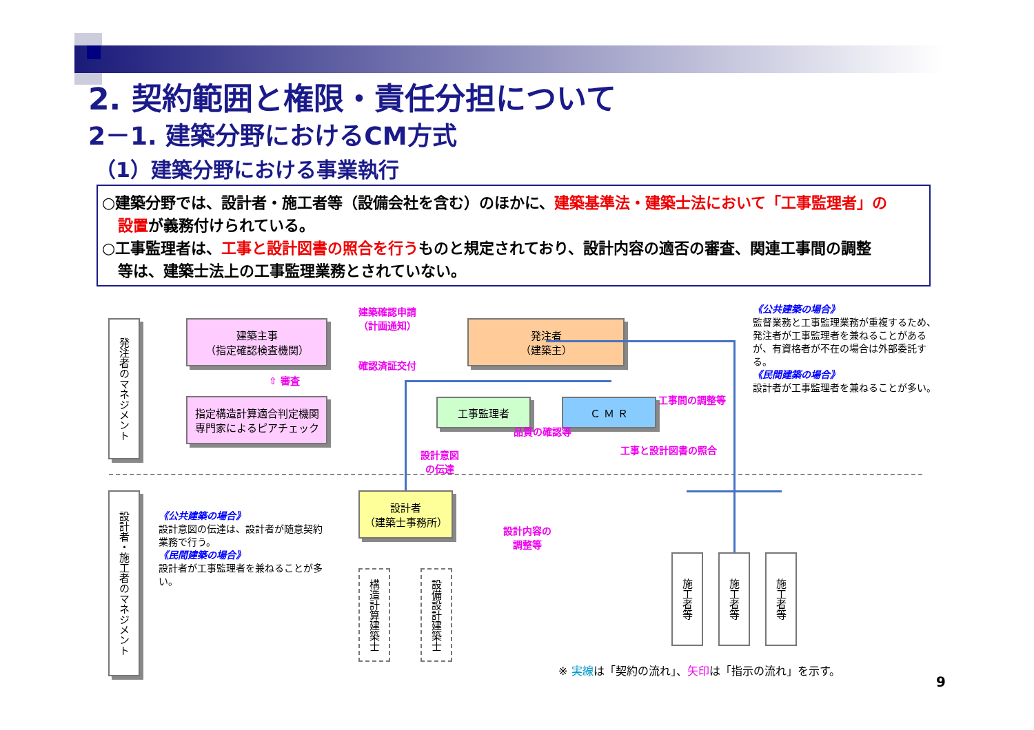2. 契約範囲と権限・責任分担について
2－1. 建築分野におけるCM方式
（1）建築分野における事業執行
○建築分野では、設計者・施工者等（設備会社を含む）のほかに、建築基準法・建築士法において「工事監理者」の
設置が義務付けられている。
○工事監理者は、工事と設計図書の照合を行うものと規定されており、設計内容の適否の審査、関連工事間の調整
等は、建築士法上の工事監理業務とされていない。
発注者のマネジメント
設計者・施工者のマネジメント
建築主事
（指定確認検査機関）
⇧ 審査
指定構造計算適合判定機関
専門家によるピアチェック
建築確認申請
（計画通知）
確認済証交付
発注者
（建築主）
工事監理者 Ｃ Ｍ Ｒ
設計者
（建築士事務所）
工事間の調整等
品質の確認等
設計意図
の伝達
工事と設計図書の照合
設計内容の
調整等
構造計算建築士
設備設計建築士
施工者等
施工者等
施工者等
《公共建築の場合》
監督業務と工事監理業務が重複するため、発注者が工事監理者を兼ねることがあるが、有資格者が不在の場合は外部委託する。
《民間建築の場合》
設計者が工事監理者を兼ねることが多い。
《公共建築の場合》
設計意図の伝達は、設計者が随意契約業務で行う。
《民間建築の場合》
設計者が工事監理者を兼ねることが多い。
※ 実線は「契約の流れ」、矢印は「指示の流れ」を示す。
9